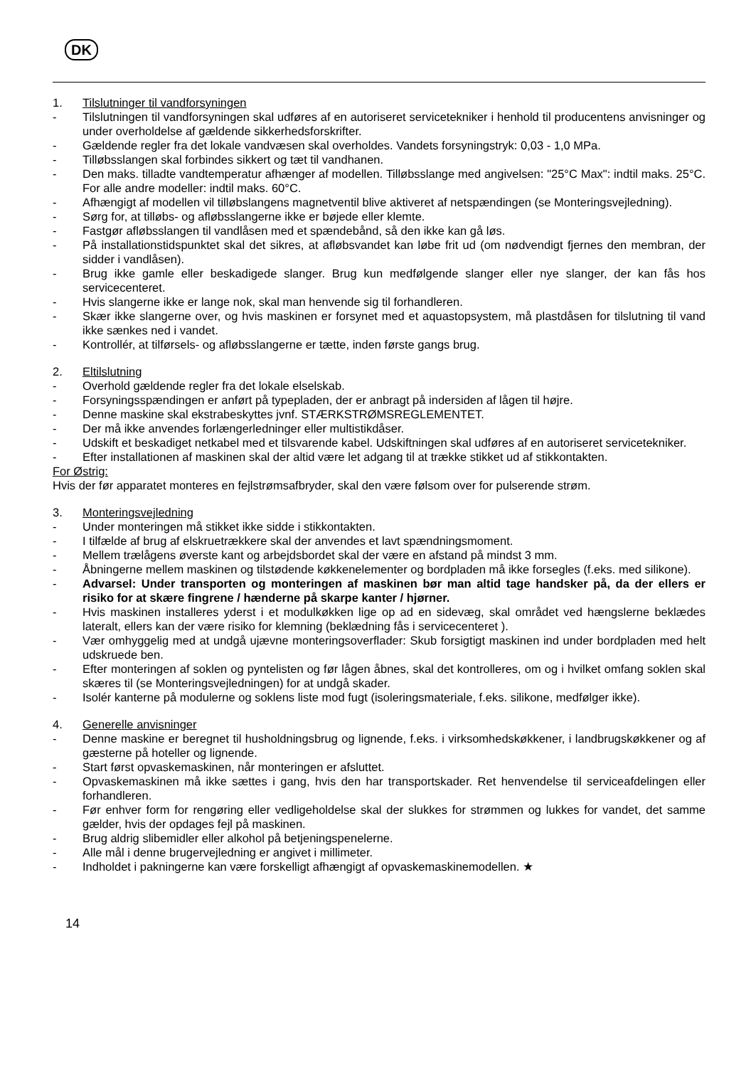DK
1. Tilslutninger til vandforsyningen
- Tilslutningen til vandforsyningen skal udføres af en autoriseret servicetekniker i henhold til producentens anvisninger og under overholdelse af gældende sikkerhedsforskrifter.
- Gældende regler fra det lokale vandvæsen skal overholdes. Vandets forsyningstryk: 0,03 - 1,0 MPa.
- Tilløbsslangen skal forbindes sikkert og tæt til vandhanen.
- Den maks. tilladte vandtemperatur afhænger af modellen. Tilløbsslange med angivelsen: "25°C Max": indtil maks. 25°C. For alle andre modeller: indtil maks. 60°C.
- Afhængigt af modellen vil tilløbslangens magnetventil blive aktiveret af netspændingen (se Monteringsvejledning).
- Sørg for, at tilløbs- og afløbsslangerne ikke er bøjede eller klemte.
- Fastgør afløbsslangen til vandlåsen med et spændebånd, så den ikke kan gå løs.
- På installationstidspunktet skal det sikres, at afløbsvandet kan løbe frit ud (om nødvendigt fjernes den membran, der sidder i vandlåsen).
- Brug ikke gamle eller beskadigede slanger. Brug kun medfølgende slanger eller nye slanger, der kan fås hos servicecenteret.
- Hvis slangerne ikke er lange nok, skal man henvende sig til forhandleren.
- Skær ikke slangerne over, og hvis maskinen er forsynet med et aquastopsystem, må plastdåsen for tilslutning til vand ikke sænkes ned i vandet.
- Kontrollér, at tilførsels- og afløbsslangerne er tætte, inden første gangs brug.
2. Eltilslutning
- Overhold gældende regler fra det lokale elselskab.
- Forsyningsspændingen er anført på typepladen, der er anbragt på indersiden af lågen til højre.
- Denne maskine skal ekstrabeskyttes jvnf. STÆRKSTRØMSREGLEMENTET.
- Der må ikke anvendes forlængerledninger eller multistikdåser.
- Udskift et beskadiget netkabel med et tilsvarende kabel. Udskiftningen skal udføres af en autoriseret servicetekniker.
- Efter installationen af maskinen skal der altid være let adgang til at trække stikket ud af stikkontakten.
For Østrig:
Hvis der før apparatet monteres en fejlstrømsafbryder, skal den være følsom over for pulserende strøm.
3. Monteringsvejledning
- Under monteringen må stikket ikke sidde i stikkontakten.
- I tilfælde af brug af elskruetrækkere skal der anvendes et lavt spændningsmoment.
- Mellem trælågens øverste kant og arbejdsbordet skal der være en afstand på mindst 3 mm.
- Åbningerne mellem maskinen og tilstødende køkkenelementer og bordpladen må ikke forsegles (f.eks. med silikone).
- Advarsel: Under transporten og monteringen af maskinen bør man altid tage handsker på, da der ellers er risiko for at skære fingrene / hænderne på skarpe kanter / hjørner.
- Hvis maskinen installeres yderst i et modulkøkken lige op ad en sidevæg, skal området ved hængslerne beklædes lateralt, ellers kan der være risiko for klemning (beklædning fås i servicecenteret ).
- Vær omhyggelig med at undgå ujævne monteringsoverflader: Skub forsigtigt maskinen ind under bordpladen med helt udskruede ben.
- Efter monteringen af soklen og pyntelisten og før lågen åbnes, skal det kontrolleres, om og i hvilket omfang soklen skal skæres til (se Monteringsvejledningen) for at undgå skader.
- Isolér kanterne på modulerne og soklens liste mod fugt (isoleringsmateriale, f.eks. silikone, medfølger ikke).
4. Generelle anvisninger
- Denne maskine er beregnet til husholdningsbrug og lignende, f.eks. i virksomhedskøkkener, i landbrugskøkkener og af gæsterne på hoteller og lignende.
- Start først opvaskemaskinen, når monteringen er afsluttet.
- Opvaskemaskinen må ikke sættes i gang, hvis den har transportskader. Ret henvendelse til serviceafdelingen eller forhandleren.
- Før enhver form for rengøring eller vedligeholdelse skal der slukkes for strømmen og lukkes for vandet, det samme gælder, hvis der opdages fejl på maskinen.
- Brug aldrig slibemidler eller alkohol på betjeningspenelerne.
- Alle mål i denne brugervejledning er angivet i millimeter.
- Indholdet i pakningerne kan være forskelligt afhængigt af opvaskemaskinemodellen. ★
14